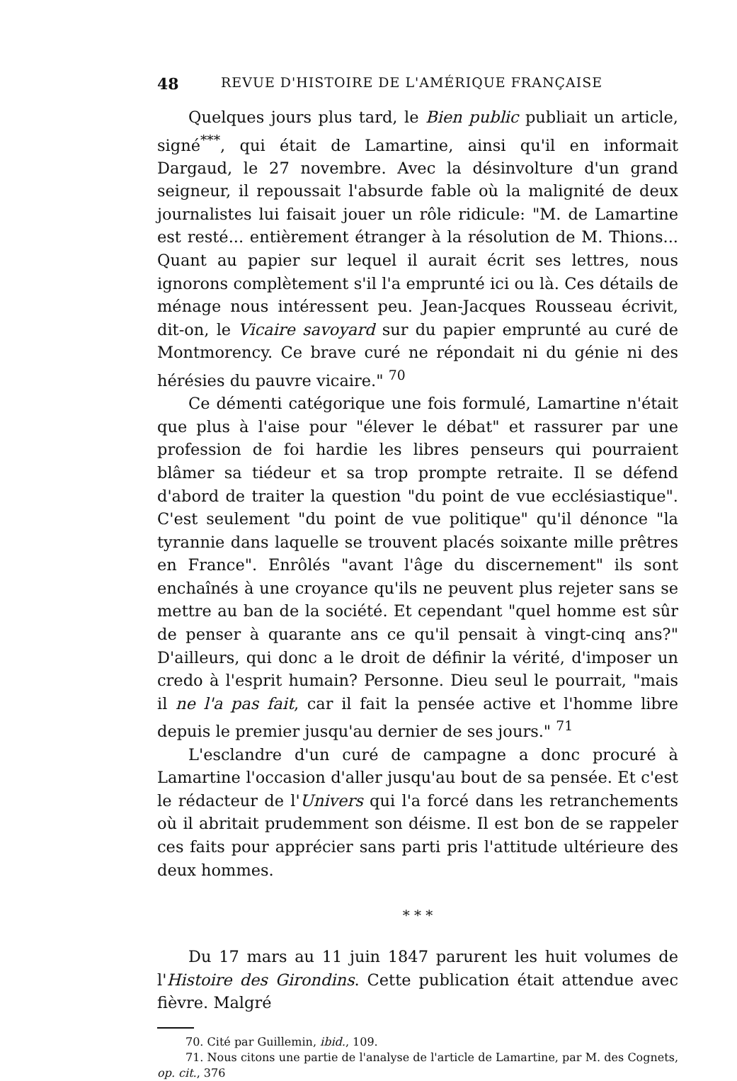48 REVUE D'HISTOIRE DE L'AMÉRIQUE FRANÇAISE
Quelques jours plus tard, le Bien public publiait un article, signé<sup>***</sup>, qui était de Lamartine, ainsi qu'il en informait Dargaud, le 27 novembre. Avec la désinvolture d'un grand seigneur, il repoussait l'absurde fable où la malignité de deux journalistes lui faisait jouer un rôle ridicule: "M. de Lamartine est resté... entièrement étranger à la résolution de M. Thions... Quant au papier sur lequel il aurait écrit ses lettres, nous ignorons complètement s'il l'a emprunté ici ou là. Ces détails de ménage nous intéressent peu. Jean-Jacques Rousseau écrivit, dit-on, le Vicaire savoyard sur du papier emprunté au curé de Montmorency. Ce brave curé ne répondait ni du génie ni des hérésies du pauvre vicaire." <sup>70</sup>
Ce démenti catégorique une fois formulé, Lamartine n'était que plus à l'aise pour "élever le débat" et rassurer par une profession de foi hardie les libres penseurs qui pourraient blâmer sa tiédeur et sa trop prompte retraite. Il se défend d'abord de traiter la question "du point de vue ecclésiastique". C'est seulement "du point de vue politique" qu'il dénonce "la tyrannie dans laquelle se trouvent placés soixante mille prêtres en France". Enrôlés "avant l'âge du discernement" ils sont enchaînés à une croyance qu'ils ne peuvent plus rejeter sans se mettre au ban de la société. Et cependant "quel homme est sûr de penser à quarante ans ce qu'il pensait à vingt-cinq ans?" D'ailleurs, qui donc a le droit de définir la vérité, d'imposer un credo à l'esprit humain? Personne. Dieu seul le pourrait, "mais il ne l'a pas fait, car il fait la pensée active et l'homme libre depuis le premier jusqu'au dernier de ses jours." <sup>71</sup>
L'esclandre d'un curé de campagne a donc procuré à Lamartine l'occasion d'aller jusqu'au bout de sa pensée. Et c'est le rédacteur de l'Univers qui l'a forcé dans les retranchements où il abritait prudemment son déisme. Il est bon de se rappeler ces faits pour apprécier sans parti pris l'attitude ultérieure des deux hommes.
* * *
Du 17 mars au 11 juin 1847 parurent les huit volumes de l'Histoire des Girondins. Cette publication était attendue avec fièvre. Malgré
70. Cité par Guillemin, ibid., 109.
71. Nous citons une partie de l'analyse de l'article de Lamartine, par M. des Cognets, op. cit., 376